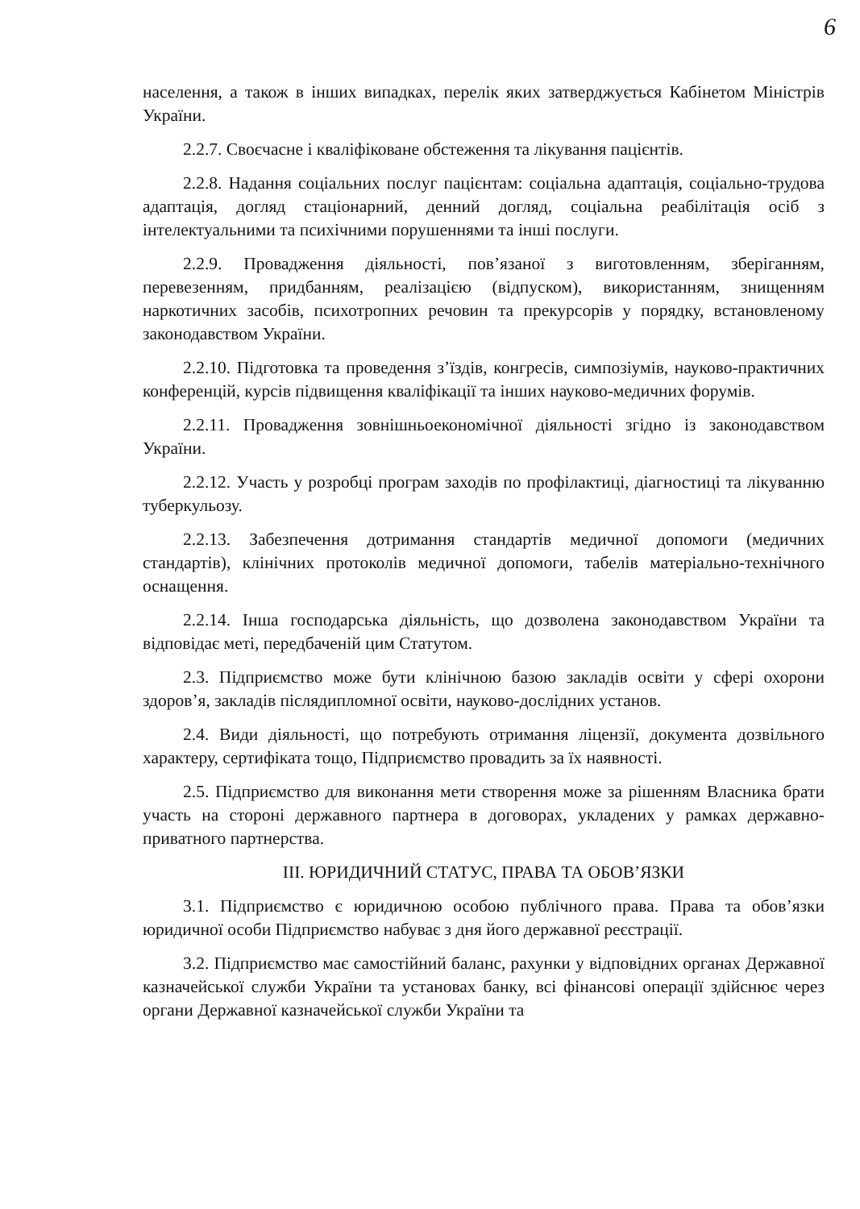6
населення, а також в інших випадках, перелік яких затверджується Кабінетом Міністрів України.
2.2.7. Своєчасне і кваліфіковане обстеження та лікування пацієнтів.
2.2.8. Надання соціальних послуг пацієнтам: соціальна адаптація, соціально-трудова адаптація, догляд стаціонарний, денний догляд, соціальна реабілітація осіб з інтелектуальними та психічними порушеннями та інші послуги.
2.2.9. Провадження діяльності, пов’язаної з виготовленням, зберіганням, перевезенням, придбанням, реалізацією (відпуском), використанням, знищенням наркотичних засобів, психотропних речовин та прекурсорів у порядку, встановленому законодавством України.
2.2.10. Підготовка та проведення з’їздів, конгресів, симпозіумів, науково-практичних конференцій, курсів підвищення кваліфікації та інших науково-медичних форумів.
2.2.11. Провадження зовнішньоекономічної діяльності згідно із законодавством України.
2.2.12. Участь у розробці програм заходів по профілактиці, діагностиці та лікуванню туберкульозу.
2.2.13. Забезпечення дотримання стандартів медичної допомоги (медичних стандартів), клінічних протоколів медичної допомоги, табелів матеріально-технічного оснащення.
2.2.14. Інша господарська діяльність, що дозволена законодавством України та відповідає меті, передбаченій цим Статутом.
2.3. Підприємство може бути клінічною базою закладів освіти у сфері охорони здоров’я, закладів післядипломної освіти, науково-дослідних установ.
2.4. Види діяльності, що потребують отримання ліцензії, документа дозвільного характеру, сертифіката тощо, Підприємство провадить за їх наявності.
2.5. Підприємство для виконання мети створення може за рішенням Власника брати участь на стороні державного партнера в договорах, укладених у рамках державно-приватного партнерства.
ІІІ. ЮРИДИЧНИЙ СТАТУС, ПРАВА ТА ОБОВ’ЯЗКИ
3.1. Підприємство є юридичною особою публічного права. Права та обов’язки юридичної особи Підприємство набуває з дня його державної реєстрації.
3.2. Підприємство має самостійний баланс, рахунки у відповідних органах Державної казначейської служби України та установах банку, всі фінансові операції здійснює через органи Державної казначейської служби України та